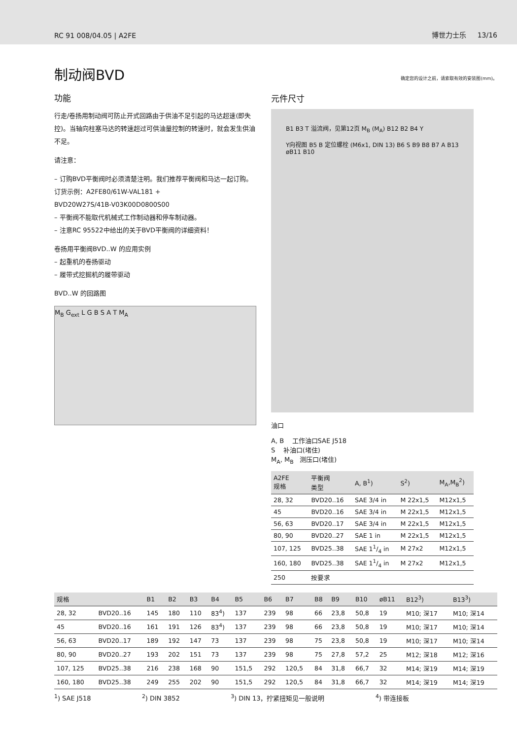RC 91 008/04.05 | A2FE 博世力士乐 13/16
制动阀BVD 确定您的设计之前，请索取有效的安装图(mm)。
功能
行走/卷扬用制动阀可防止开式回路由于供油不足引起的马达超速(即失控)。当轴向柱塞马达的转速超过可供油量控制的转速时，就会发生供油不足。
请注意：
– 订购BVD平衡阀时必须清楚注明。我们推荐平衡阀和马达一起订购。
订货示例：A2FE80/61W-VAL181 +
BVD20W27S/41B-V03K00D0800S00
– 平衡阀不能取代机械式工作制动器和停车制动器。
– 注意RC 95522中给出的关于BVD平衡阀的详细资料！
卷扬用平衡阀BVD..W 的应用实例
– 起重机的卷扬驱动
– 履带式挖掘机的履带驱动
BVD..W 的回路图
M<sub>B</sub> G<sub>ext</sub> L G B S A T M<sub>A</sub>
元件尺寸
B1 B3 T 溢流阀，见第12页 M<sub>B</sub> (M<sub>A</sub>) B12 B2 B4 Y
Y向视图 B5 B 定位螺栓 (M6x1, DIN 13) B6 S B9 B8 B7 A B13 øB11 B10
油口
A, B 工作油口SAE J518
S 补油口(堵住)
M<sub>A</sub>, M<sub>B</sub> 测压口(堵住)
| A2FE 规格 | 平衡阀 类型 | A, B<sup>1</sup>) | S<sup>2</sup>) | M<sub>A</sub>,M<sub>B</sub><sup>2</sup>) |
| --- | --- | --- | --- | --- |
| 28, 32 | BVD20..16 | SAE 3/4 in | M 22x1,5 | M12x1,5 |
| 45 | BVD20..16 | SAE 3/4 in | M 22x1,5 | M12x1,5 |
| 56, 63 | BVD20..17 | SAE 3/4 in | M 22x1,5 | M12x1,5 |
| 80, 90 | BVD20..27 | SAE 1 in | M 22x1,5 | M12x1,5 |
| 107, 125 | BVD25..38 | SAE 11/4 in | M 27x2 | M12x1,5 |
| 160, 180 | BVD25..38 | SAE 11/4 in | M 27x2 | M12x1,5 |
| 250 | 按要求 | | | |
| 规格 | | B1 | B2 | B3 | B4 | B5 | B6 | B7 | B8 | B9 | B10 | øB11 | B12<sup>3</sup>) | B13<sup>3</sup>) |
| --- | --- | --- | --- | --- | --- | --- | --- | --- | --- | --- | --- | --- | --- | --- |
| 28, 32 | BVD20..16 | 145 | 180 | 110 | 83<sup>4</sup>) | 137 | 239 | 98 | 66 | 23,8 | 50,8 | 19 | M10; 深17 | M10; 深14 |
| 45 | BVD20..16 | 161 | 191 | 126 | 83<sup>4</sup>) | 137 | 239 | 98 | 66 | 23,8 | 50,8 | 19 | M10; 深17 | M10; 深14 |
| 56, 63 | BVD20..17 | 189 | 192 | 147 | 73 | 137 | 239 | 98 | 75 | 23,8 | 50,8 | 19 | M10; 深17 | M10; 深14 |
| 80, 90 | BVD20..27 | 193 | 202 | 151 | 73 | 137 | 239 | 98 | 75 | 27,8 | 57,2 | 25 | M12; 深18 | M12; 深16 |
| 107, 125 | BVD25..38 | 216 | 238 | 168 | 90 | 151,5 | 292 | 120,5 | 84 | 31,8 | 66,7 | 32 | M14; 深19 | M14; 深19 |
| 160, 180 | BVD25..38 | 249 | 255 | 202 | 90 | 151,5 | 292 | 120,5 | 84 | 31,8 | 66,7 | 32 | M14; 深19 | M14; 深19 |
<sup>1</sup>) SAE J518<sup>2</sup>) DIN 3852<sup>3</sup>) DIN 13，拧紧扭矩见一般说明 <sup>4</sup>) 带连接板